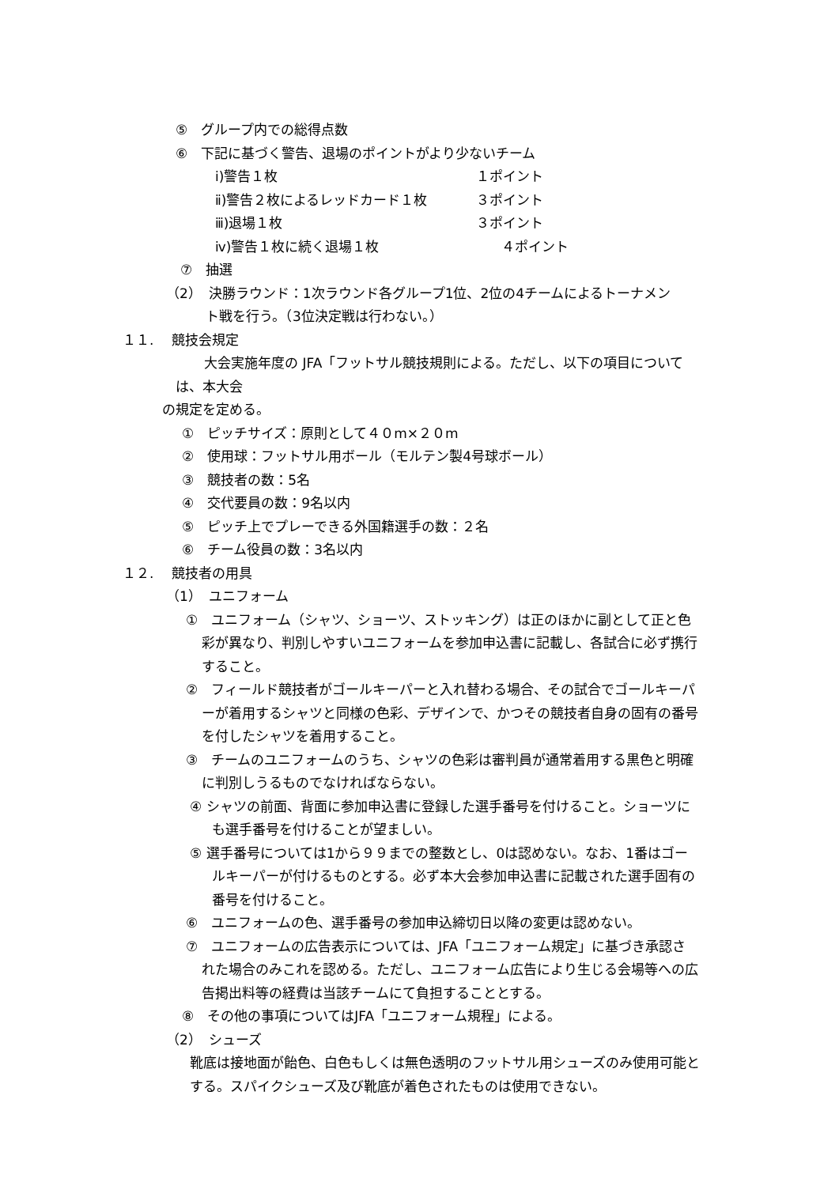⑤　グループ内での総得点数
⑥　下記に基づく警告、退場のポイントがより少ないチーム
ⅰ)警告１枚 １ポイント
ⅱ)警告２枚によるレッドカード１枚 ３ポイント
ⅲ)退場１枚 ３ポイント
ⅳ)警告１枚に続く退場１枚 ４ポイント
⑦　抽選
（2）　決勝ラウンド：1次ラウンド各グループ1位、2位の4チームによるトーナメン
ト戦を行う。（3位決定戦は行わない。）
１１.　 競技会規定
大会実施年度の JFA「フットサル競技規則による。ただし、以下の項目について
は、本大会
の規定を定める。
①　ピッチサイズ：原則として４０m×２０m
②　使用球：フットサル用ボール（モルテン製4号球ボール）
③　競技者の数：5名
④　交代要員の数：9名以内
⑤　ピッチ上でプレーできる外国籍選手の数：２名
⑥　チーム役員の数：3名以内
１２.　 競技者の用具
（1）　ユニフォーム
①　ユニフォーム（シャツ、ショーツ、ストッキング）は正のほかに副として正と色
彩が異なり、判別しやすいユニフォームを参加申込書に記載し、各試合に必ず携行
すること。
②　フィールド競技者がゴールキーパーと入れ替わる場合、その試合でゴールキーパ
ーが着用するシャツと同様の色彩、デザインで、かつその競技者自身の固有の番号
を付したシャツを着用すること。
③　チームのユニフォームのうち、シャツの色彩は審判員が通常着用する黒色と明確
に判別しうるものでなければならない。
④ シャツの前面、背面に参加申込書に登録した選手番号を付けること。ショーツに
も選手番号を付けることが望ましい。
⑤ 選手番号については1から９９までの整数とし、0は認めない。なお、1番はゴー
ルキーパーが付けるものとする。必ず本大会参加申込書に記載された選手固有の
番号を付けること。
⑥　ユニフォームの色、選手番号の参加申込締切日以降の変更は認めない。
⑦　ユニフォームの広告表示については、JFA「ユニフォーム規定」に基づき承認さ
れた場合のみこれを認める。ただし、ユニフォーム広告により生じる会場等への広
告掲出料等の経費は当該チームにて負担することとする。
⑧　その他の事項についてはJFA「ユニフォーム規程」による。
（2）　シューズ
靴底は接地面が飴色、白色もしくは無色透明のフットサル用シューズのみ使用可能と
する。スパイクシューズ及び靴底が着色されたものは使用できない。